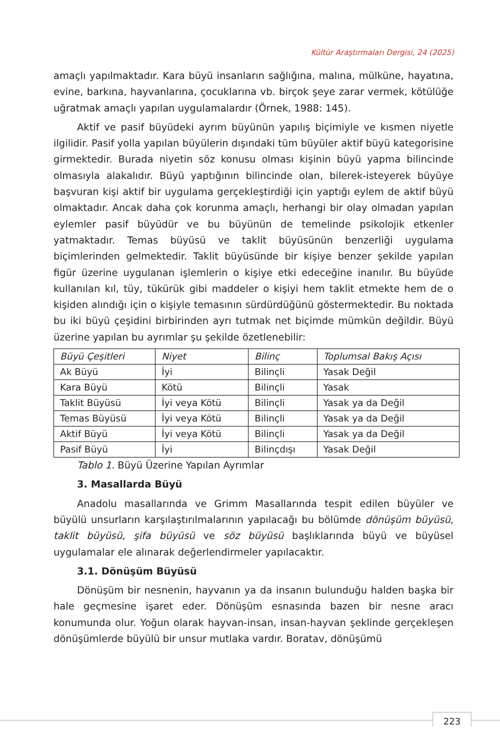Kültür Araştırmaları Dergisi, 24 (2025)
amaçlı yapılmaktadır. Kara büyü insanların sağlığına, malına, mülküne, hayatına, evine, barkına, hayvanlarına, çocuklarına vb. birçok şeye zarar vermek, kötülüğe uğratmak amaçlı yapılan uygulamalardır (Örnek, 1988: 145).
Aktif ve pasif büyüdeki ayrım büyünün yapılış biçimiyle ve kısmen niyetle ilgilidir. Pasif yolla yapılan büyülerin dışındaki tüm büyüler aktif büyü kategorisine girmektedir. Burada niyetin söz konusu olması kişinin büyü yapma bilincinde olmasıyla alakalıdır. Büyü yaptığının bilincinde olan, bilerek-isteyerek büyüye başvuran kişi aktif bir uygulama gerçekleştirdiği için yaptığı eylem de aktif büyü olmaktadır. Ancak daha çok korunma amaçlı, herhangi bir olay olmadan yapılan eylemler pasif büyüdür ve bu büyünün de temelinde psikolojik etkenler yatmaktadır. Temas büyüsü ve taklit büyüsünün benzerliği uygulama biçimlerinden gelmektedir. Taklit büyüsünde bir kişiye benzer şekilde yapılan figür üzerine uygulanan işlemlerin o kişiye etki edeceğine inanılır. Bu büyüde kullanılan kıl, tüy, tükürük gibi maddeler o kişiyi hem taklit etmekte hem de o kişiden alındığı için o kişiyle temasının sürdürdüğünü göstermektedir. Bu noktada bu iki büyü çeşidini birbirinden ayrı tutmak net biçimde mümkün değildir. Büyü üzerine yapılan bu ayrımlar şu şekilde özetlenebilir:
| Büyü Çeşitleri | Niyet | Bilinç | Toplumsal Bakış Açısı |
| --- | --- | --- | --- |
| Ak Büyü | İyi | Bilinçli | Yasak Değil |
| Kara Büyü | Kötü | Bilinçli | Yasak |
| Taklit Büyüsü | İyi veya Kötü | Bilinçli | Yasak ya da Değil |
| Temas Büyüsü | İyi veya Kötü | Bilinçli | Yasak ya da Değil |
| Aktif Büyü | İyi veya Kötü | Bilinçli | Yasak ya da Değil |
| Pasif Büyü | İyi | Bilinçdışı | Yasak Değil |
Tablo 1. Büyü Üzerine Yapılan Ayrımlar
3. Masallarda Büyü
Anadolu masallarında ve Grimm Masallarında tespit edilen büyüler ve büyülü unsurların karşılaştırılmalarının yapılacağı bu bölümde dönüşüm büyüsü, taklit büyüsü, şifa büyüsü ve söz büyüsü başlıklarında büyü ve büyüsel uygulamalar ele alınarak değerlendirmeler yapılacaktır.
3.1. Dönüşüm Büyüsü
Dönüşüm bir nesnenin, hayvanın ya da insanın bulunduğu halden başka bir hale geçmesine işaret eder. Dönüşüm esnasında bazen bir nesne aracı konumunda olur. Yoğun olarak hayvan-insan, insan-hayvan şeklinde gerçekleşen dönüşümlerde büyülü bir unsur mutlaka vardır. Boratav, dönüşümü
223